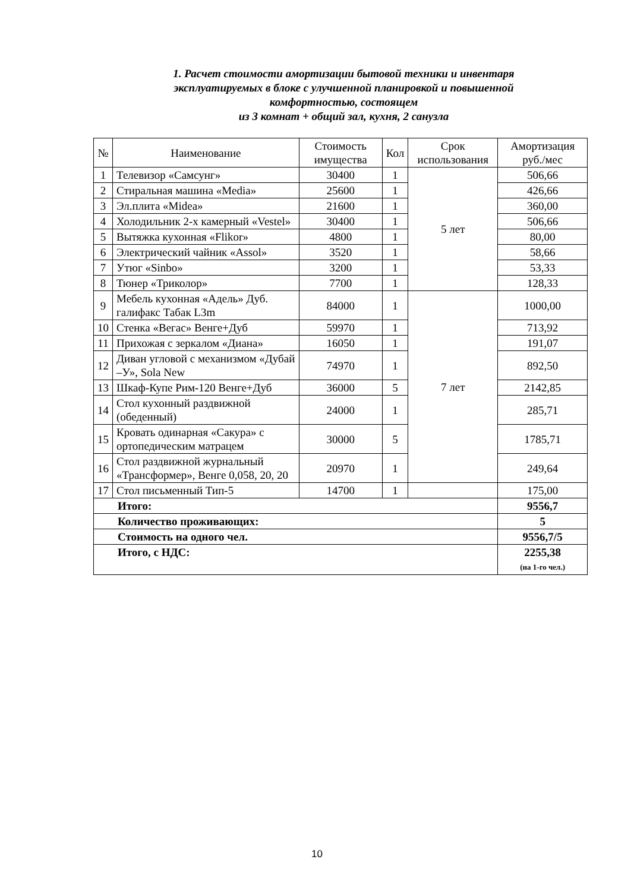1. Расчет стоимости амортизации бытовой техники и инвентаря эксплуатируемых в блоке с улучшенной планировкой и повышенной комфортностью, состоящем
из 3 комнат + общий зал, кухня, 2 санузла
| № | Наименование | Стоимость имущества | Кол | Срок использования | Амортизация руб./мес |
| --- | --- | --- | --- | --- | --- |
| 1 | Телевизор «Самсунг» | 30400 | 1 | 5 лет | 506,66 |
| 2 | Стиральная машина «Media» | 25600 | 1 | | 426,66 |
| 3 | Эл.плита «Midea» | 21600 | 1 | | 360,00 |
| 4 | Холодильник 2-х камерный «Vestel» | 30400 | 1 | | 506,66 |
| 5 | Вытяжка кухонная «Flikor» | 4800 | 1 | | 80,00 |
| 6 | Электрический чайник «Assol» | 3520 | 1 | | 58,66 |
| 7 | Утюг «Sinbo» | 3200 | 1 | | 53,33 |
| 8 | Тюнер «Триколор» | 7700 | 1 | | 128,33 |
| 9 | Мебель кухонная «Адель» Дуб. галифакс Табак L3m | 84000 | 1 | 7 лет | 1000,00 |
| 10 | Стенка «Вегас» Венге+Дуб | 59970 | 1 | | 713,92 |
| 11 | Прихожая с зеркалом «Диана» | 16050 | 1 | | 191,07 |
| 12 | Диван угловой с механизмом «Дубай –У», Sola New | 74970 | 1 | | 892,50 |
| 13 | Шкаф-Купе Рим-120 Венге+Дуб | 36000 | 5 | | 2142,85 |
| 14 | Стол кухонный раздвижной (обеденный) | 24000 | 1 | | 285,71 |
| 15 | Кровать одинарная «Сакура» с ортопедическим матрацем | 30000 | 5 | | 1785,71 |
| 16 | Стол раздвижной журнальный «Трансформер», Венге 0,058, 20, 20 | 20970 | 1 | | 249,64 |
| 17 | Стол письменный Тип-5 | 14700 | 1 | | 175,00 |
| Итого: | | | | | 9556,7 |
| Количество проживающих: | | | | | 5 |
| Стоимость на одного чел. | | | | | 9556,7/5 |
| Итого, с НДС: | | | | | 2255,38 (на 1-го чел.) |
10